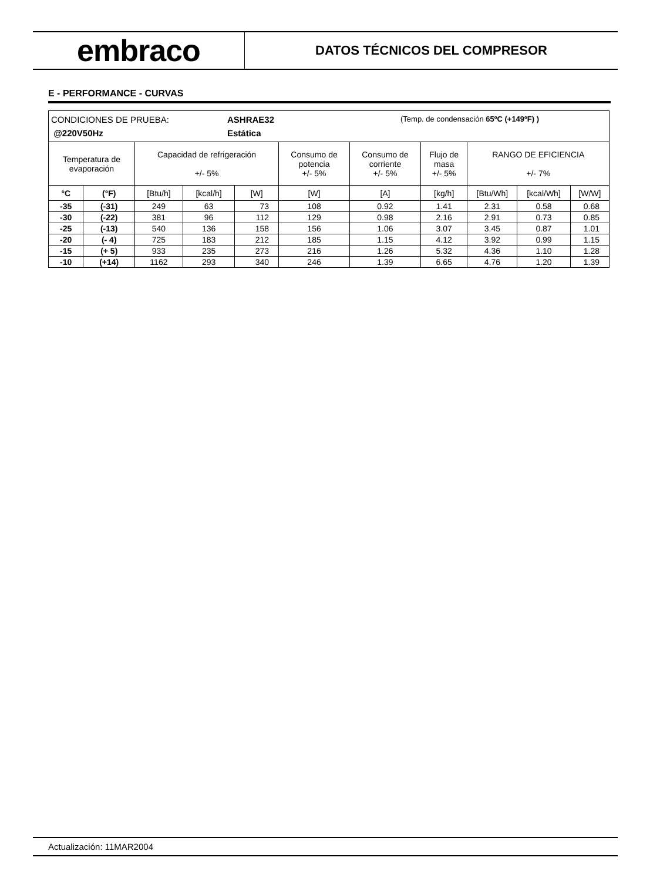embraco
DATOS TÉCNICOS DEL COMPRESOR
E - PERFORMANCE - CURVAS
| CONDICIONES DE PRUEBA: ASHRAE32 (Temp. de condensación 65ºC (+149ºF) ) @220V50Hz Estática | | | | | | | | | | |
| Temperatura de evaporación | | Capacidad de refrigeración +/- 5% | | | Consumo de potencia +/- 5% | Consumo de corriente +/- 5% | Flujo de masa +/- 5% | RANGO DE EFICIENCIA +/- 7% | | |
| °C | (°F) | [Btu/h] | [kcal/h] | [W] | [W] | [A] | [kg/h] | [Btu/Wh] | [kcal/Wh] | [W/W] |
| -35 | (-31) | 249 | 63 | 73 | 108 | 0.92 | 1.41 | 2.31 | 0.58 | 0.68 |
| -30 | (-22) | 381 | 96 | 112 | 129 | 0.98 | 2.16 | 2.91 | 0.73 | 0.85 |
| -25 | (-13) | 540 | 136 | 158 | 156 | 1.06 | 3.07 | 3.45 | 0.87 | 1.01 |
| -20 | (- 4) | 725 | 183 | 212 | 185 | 1.15 | 4.12 | 3.92 | 0.99 | 1.15 |
| -15 | (+ 5) | 933 | 235 | 273 | 216 | 1.26 | 5.32 | 4.36 | 1.10 | 1.28 |
| -10 | (+14) | 1162 | 293 | 340 | 246 | 1.39 | 6.65 | 4.76 | 1.20 | 1.39 |
Actualización: 11MAR2004